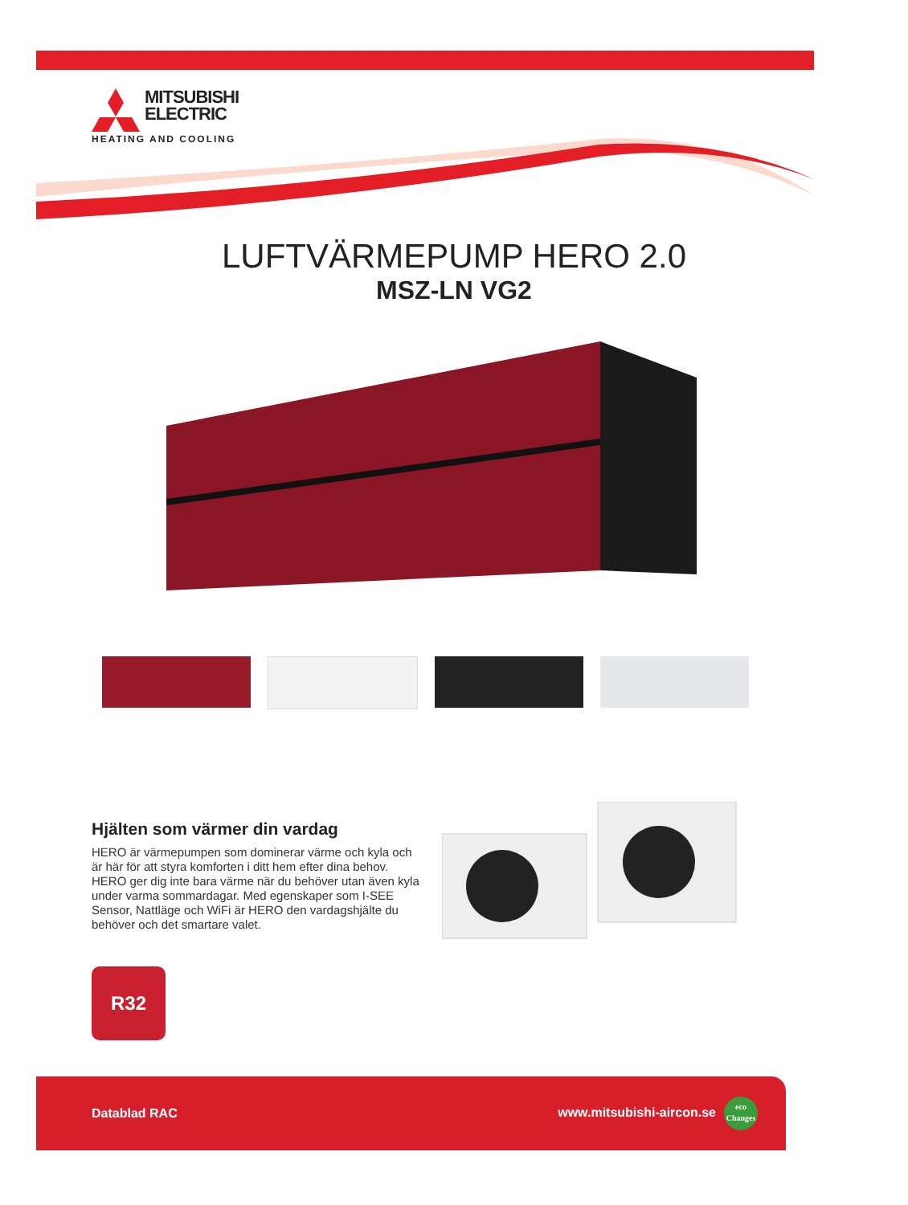MITSUBISHI
ELECTRIC
HEATING AND COOLING
LUFTVÄRMEPUMP HERO 2.0
MSZ-LN VG2
Hjälten som värmer din vardag
HERO är värmepumpen som dominerar värme och kyla och är här för att styra komforten i ditt hem efter dina behov. HERO ger dig inte bara värme när du behöver utan även kyla under varma sommardagar. Med egenskaper som I-SEE Sensor, Nattläge och WiFi är HERO den vardagshjälte du behöver och det smartare valet.
R32
Datablad RAC www.mitsubishi-aircon.se eco
Changes